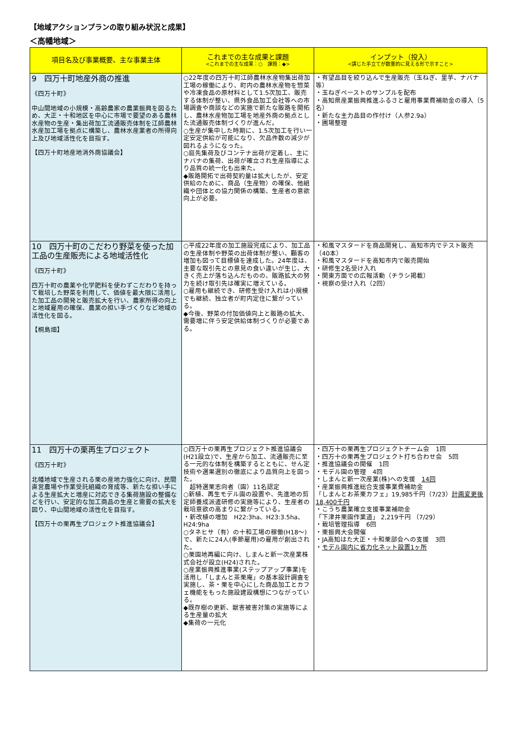【地域アクションプランの取り組み状況と成果】
＜高幡地域＞
| 項目名及び事業概要、主な事業主体 | これまでの主な成果と課題 <これまでの主な成果：○ 課題：◆> | インプット（投入） <講じた手立てが数量的に見える形で示すこと> |
| --- | --- | --- |
| 9 四万十町地産外商の推進 《四万十町》 中山間地域の小規模・高齢農家の農業振興を図るため、大正・十和地区を中心に市場で要望のある農林水産物の生産・集出荷加工流通販売体制を江師農林水産加工場を拠点に構築し、農林水産業者の所得向上及び地域活性化を目指す。 【四万十町地産地消外商協議会】 | ○22年度の四万十町江師農林水産物集出荷加工場の稼働により、町内の農林水産物を惣菜や冷凍食品の原材料として1.5次加工、販売する体制が整い、県外食品加工会社等への市場調査や商談などの実施で新たな販路を開拓し、農林水産物加工場を地産外商の拠点とした流通販売体制づくりが進んだ。 ○生産が集中した時期に、1.5次加工を行い一定安定供給が可能になり、欠品件数の減少が図れるようになった。 ○庭先集荷及びコンテナ出荷が定着し、主にナバナの集荷、出荷が確立され生産指導により品質の統一化も出来た。 ◆販路開拓で出荷契約量は拡大したが、安定供給のために、商品（生産物）の確保、他組織や団体との協力関係の構築、生産者の意欲向上が必要。 | ・有望品目を絞り込んで生産販売（玉ねぎ、里芋、ナバナ等） ・玉ねぎペーストのサンプルを配布 ・高知県産業振興推進ふるさと雇用事業費補助金の導入（5名） ・新たな主力品目の作付け（人参2.9a） ・圃場整理 |
| 10 四万十町のこだわり野菜を使った加工品の生産販売による地域活性化 《四万十町》 四万十町の農薬や化学肥料を使わずこだわりを持って栽培した野菜を利用して、価値を最大限に活用した加工品の開発と販売拡大を行い、農家所得の向上と地域雇用の確保、農業の担い手づくりなど地域の活性化を図る。 【桐島畑】 | ○平成22年度の加工施設完成により、加工品の生産体制や野菜の出荷体制が整い、顧客の増加も図って目標値を達成した。24年度は、主要な取引先との意見の食い違いが生じ、大きく売上が落ち込んだものの、販路拡大の努力を続け取引先は確実に増えている。 ○雇用も継続でき、研修生受け入れは小規模でも継続、独立者が町内定住に繋がっている。 ◆今後、野菜の付加価値向上と販路の拡大、需要増に伴う安定供給体制づくりが必要である。 | ・和風マスタードを商品開発し、高知市内でテスト販売（40本） ・和風マスタードを高知市内で販売開始 ・研修生2名受け入れ ・関東方面での広報活動（チラシ掲載） ・視察の受け入れ（2回） |
| 11 四万十の栗再生プロジェクト 《四万十町》 北幡地域で生産される栗の産地力強化に向け、民間直営農場や作業受託組織の育成等、新たな担い手による生産拡大と増産に対応できる集荷施設の整備などを行い、安定的な加工商品の生産と需要の拡大を図り、中山間地域の活性化を目指す。 【四万十の栗再生プロジェクト推進協議会】 | ○四万十の栗再生プロジェクト推進協議会(H21設立)で、生産から加工、流通販売に至る一元的な体制を構築するとともに、せん定技術や選果選別の徹底により品質向上を図った。 超特選栗志向者（園）11名認定 ○新植、再生モデル園の設置や、先進地の剪定師養成派遣研修の実施等により、生産者の栽培意欲の高まりに繋がっている。 ・新改植の増加 H22:3ha、H23:3.5ha、H24:9ha ○タネヒサ（有）の十和工場の稼働(H18～)で、新たに24人(季節雇用)の雇用が創出された。 ○栗園地再編に向け、しまんと新一次産業株式会社が設立(H24)された。 ○産業振興推進事業(ステップアップ事業)を活用し「しまんと茶栗庵」の基本設計調査を実施し、茶・栗を中心にした商品加工とカフェ機能をもった施設建設構想につながっている。 ◆既存樹の更新、獣害被害対策の実施等による生産量の拡大 ◆集荷の一元化 | ・四万十の栗再生プロジェクトチーム会 1回 ・四万十の栗再生プロジェクト打ち合わせ会 5回 ・推進協議会の開催 1回 ・モデル園の管理 4回 ・しまんと新一次産業(株)への支援 14回 ・産業振興推進総合支援事業費補助金 「しまんとお茶栗カフェ」19,985千円（7/23） 計画変更後18,400千円 ・こうち農業確立支援事業補助金 「下津井栗園作業道」 2,219千円 （7/29） ・栽培管理指導 6回 ・栗振興大会開催 ・JA高知はた大正・十和栗部会への支援 3回 ・ モデル園内に省力化ネット設置1ヶ所 |